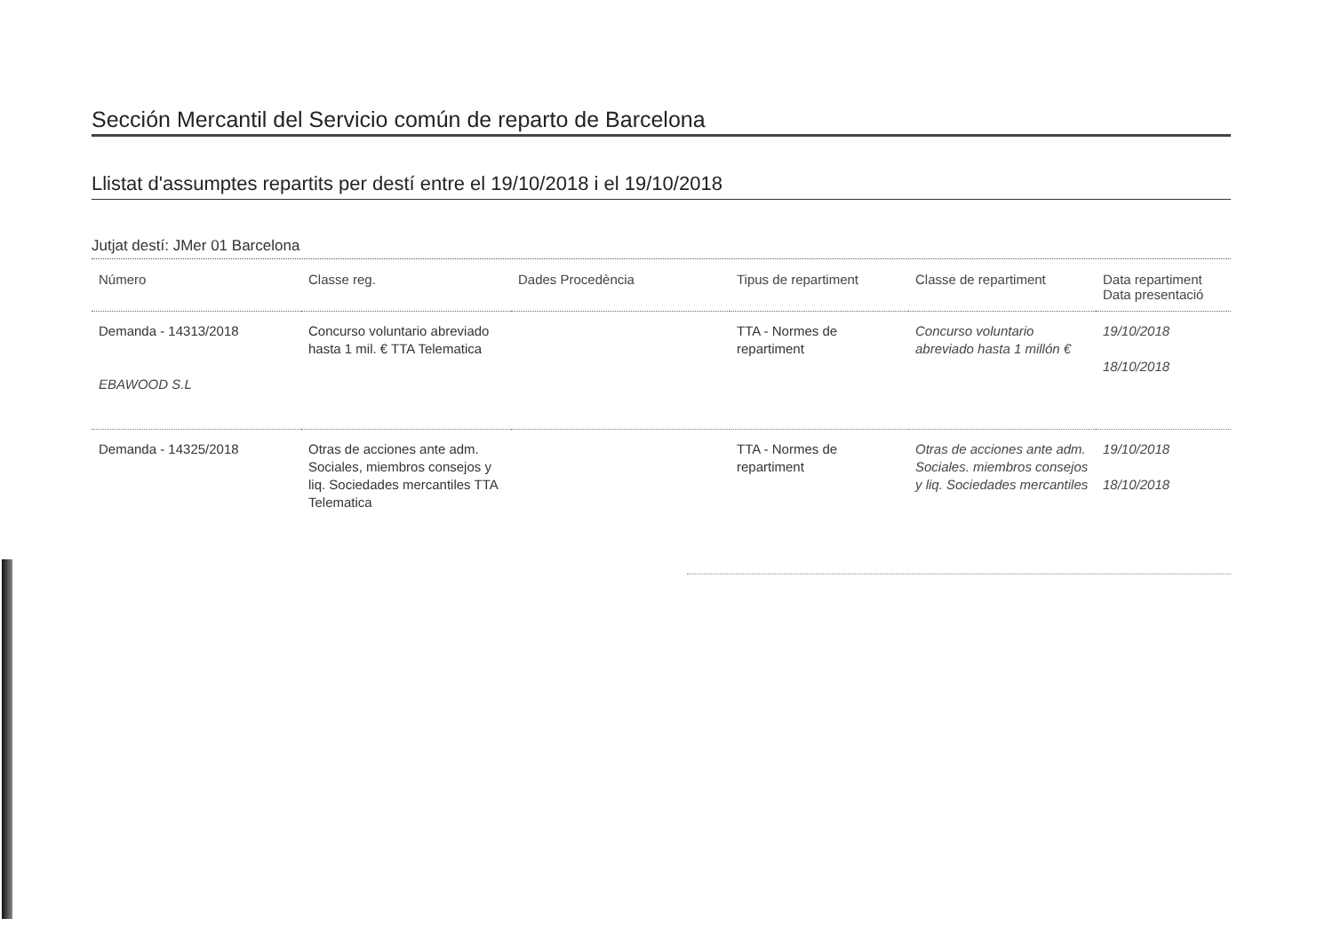Sección Mercantil del Servicio común de reparto de Barcelona
Llistat d'assumptes repartits per destí entre el 19/10/2018 i el 19/10/2018
Jutjat destí: JMer 01 Barcelona
| Número | Classe reg. | Dades Procedència | Tipus de repartiment | Classe de repartiment | Data repartiment Data presentació |
| --- | --- | --- | --- | --- | --- |
| Demanda - 14313/2018 EBAWOOD S.L | Concurso voluntario abreviado hasta 1 mil. € TTA Telematica | | TTA - Normes de repartiment | Concurso voluntario abreviado hasta 1 millón € | 19/10/2018 18/10/2018 |
| Demanda - 14325/2018 | Otras de acciones ante adm. Sociales, miembros consejos y liq. Sociedades mercantiles TTA Telematica | | TTA - Normes de repartiment | Otras de acciones ante adm. Sociales. miembros consejos y liq. Sociedades mercantiles | 19/10/2018 18/10/2018 |